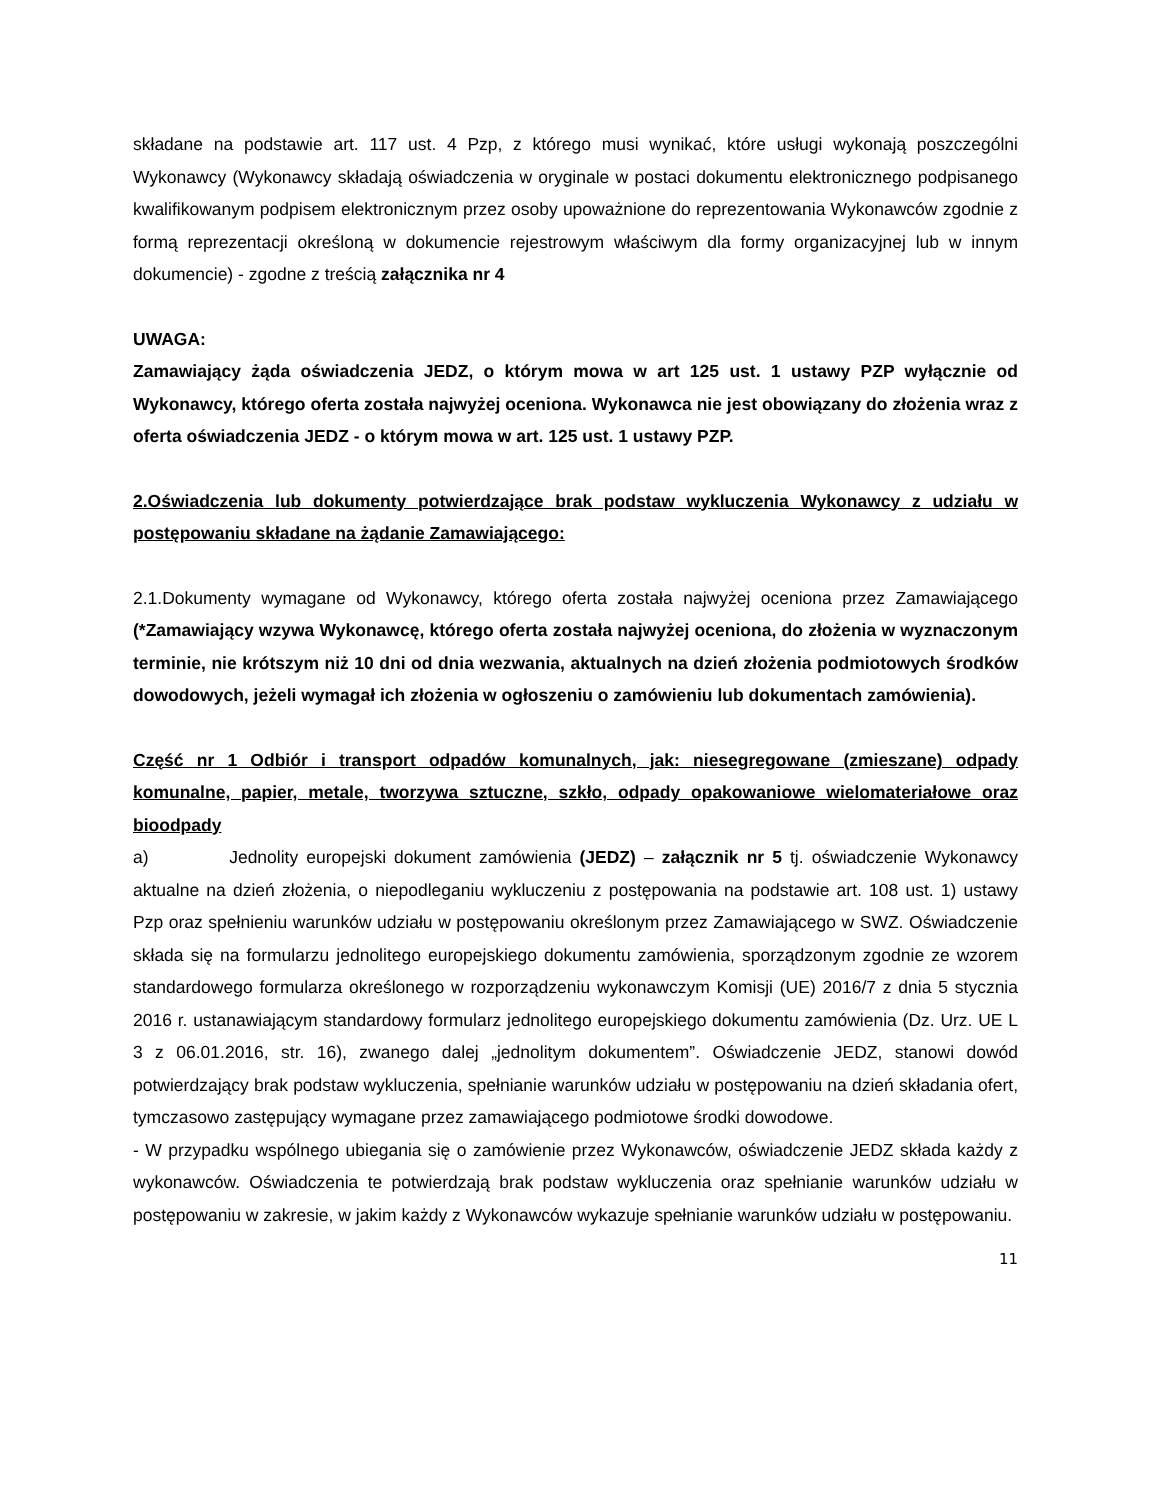składane na podstawie art. 117 ust. 4 Pzp, z którego musi wynikać, które usługi wykonają poszczególni Wykonawcy (Wykonawcy składają oświadczenia w oryginale w postaci dokumentu elektronicznego podpisanego kwalifikowanym podpisem elektronicznym przez osoby upoważnione do reprezentowania Wykonawców zgodnie z formą reprezentacji określoną w dokumencie rejestrowym właściwym dla formy organizacyjnej lub w innym dokumencie) - zgodne z treścią załącznika nr 4
UWAGA:
Zamawiający żąda oświadczenia JEDZ, o którym mowa w art 125 ust. 1 ustawy PZP wyłącznie od Wykonawcy, którego oferta została najwyżej oceniona. Wykonawca nie jest obowiązany do złożenia wraz z oferta oświadczenia JEDZ - o którym mowa w art. 125 ust. 1 ustawy PZP.
2.Oświadczenia lub dokumenty potwierdzające brak podstaw wykluczenia Wykonawcy z udziału w postępowaniu składane na żądanie Zamawiającego:
2.1.Dokumenty wymagane od Wykonawcy, którego oferta została najwyżej oceniona przez Zamawiającego (*Zamawiający wzywa Wykonawcę, którego oferta została najwyżej oceniona, do złożenia w wyznaczonym terminie, nie krótszym niż 10 dni od dnia wezwania, aktualnych na dzień złożenia podmiotowych środków dowodowych, jeżeli wymagał ich złożenia w ogłoszeniu o zamówieniu lub dokumentach zamówienia).
Część nr 1 Odbiór i transport odpadów komunalnych, jak: niesegregowane (zmieszane) odpady komunalne, papier, metale, tworzywa sztuczne, szkło, odpady opakowaniowe wielomateriałowe oraz bioodpady
a) Jednolity europejski dokument zamówienia (JEDZ) – załącznik nr 5 tj. oświadczenie Wykonawcy aktualne na dzień złożenia, o niepodleganiu wykluczeniu z postępowania na podstawie art. 108 ust. 1) ustawy Pzp oraz spełnieniu warunków udziału w postępowaniu określonym przez Zamawiającego w SWZ. Oświadczenie składa się na formularzu jednolitego europejskiego dokumentu zamówienia, sporządzonym zgodnie ze wzorem standardowego formularza określonego w rozporządzeniu wykonawczym Komisji (UE) 2016/7 z dnia 5 stycznia 2016 r. ustanawiającym standardowy formularz jednolitego europejskiego dokumentu zamówienia (Dz. Urz. UE L 3 z 06.01.2016, str. 16), zwanego dalej „jednolitym dokumentem”. Oświadczenie JEDZ, stanowi dowód potwierdzający brak podstaw wykluczenia, spełnianie warunków udziału w postępowaniu na dzień składania ofert, tymczasowo zastępujący wymagane przez zamawiającego podmiotowe środki dowodowe.
- W przypadku wspólnego ubiegania się o zamówienie przez Wykonawców, oświadczenie JEDZ składa każdy z wykonawców. Oświadczenia te potwierdzają brak podstaw wykluczenia oraz spełnianie warunków udziału w postępowaniu w zakresie, w jakim każdy z Wykonawców wykazuje spełnianie warunków udziału w postępowaniu.
11